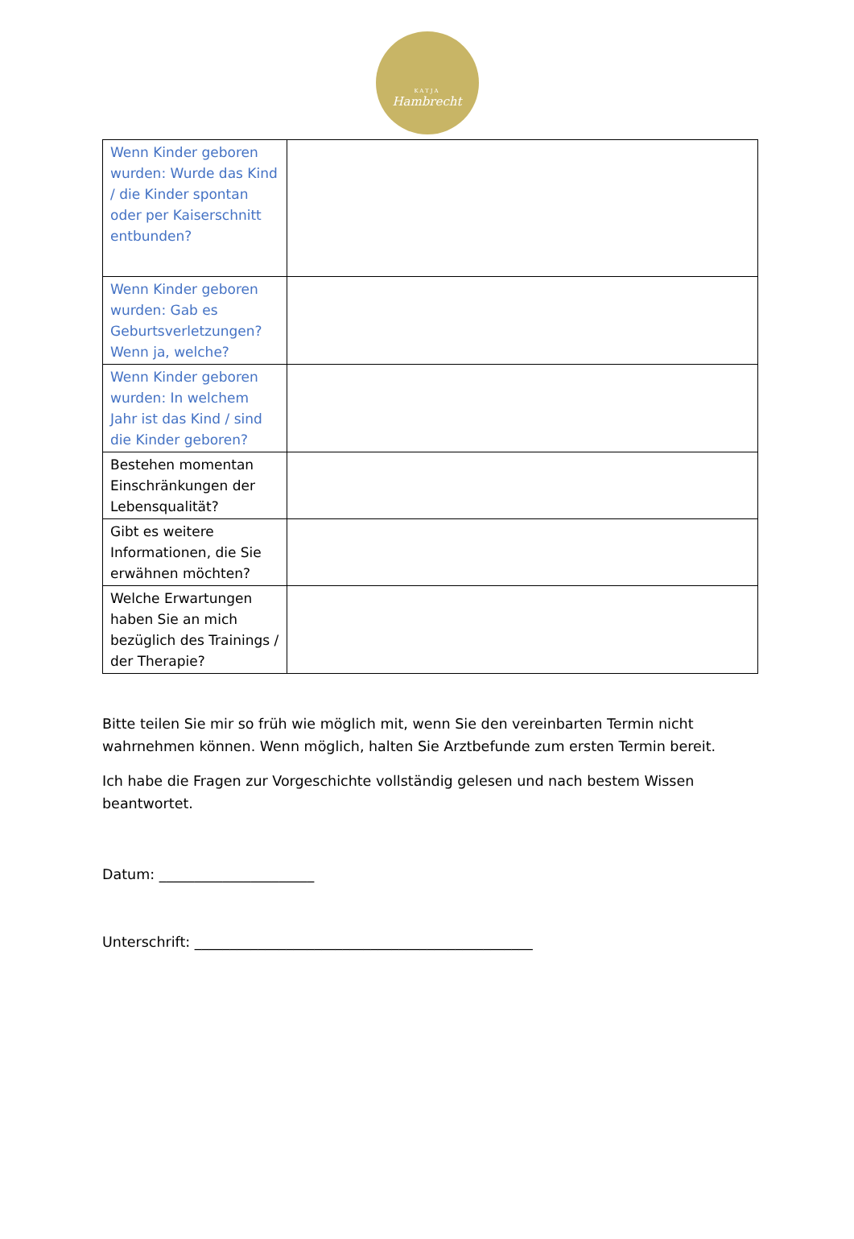KATJA
Hambrecht
| Wenn Kinder geboren wurden: Wurde das Kind / die Kinder spontan oder per Kaiserschnitt entbunden? | |
| Wenn Kinder geboren wurden: Gab es Geburtsverletzungen? Wenn ja, welche? | |
| Wenn Kinder geboren wurden: In welchem Jahr ist das Kind / sind die Kinder geboren? | |
| Bestehen momentan Einschränkungen der Lebensqualität? | |
| Gibt es weitere Informationen, die Sie erwähnen möchten? | |
| Welche Erwartungen haben Sie an mich bezüglich des Trainings / der Therapie? | |
Bitte teilen Sie mir so früh wie möglich mit, wenn Sie den vereinbarten Termin nicht wahrnehmen können. Wenn möglich, halten Sie Arztbefunde zum ersten Termin bereit.
Ich habe die Fragen zur Vorgeschichte vollständig gelesen und nach bestem Wissen beantwortet.
Datum: ______________________
Unterschrift: ________________________________________________